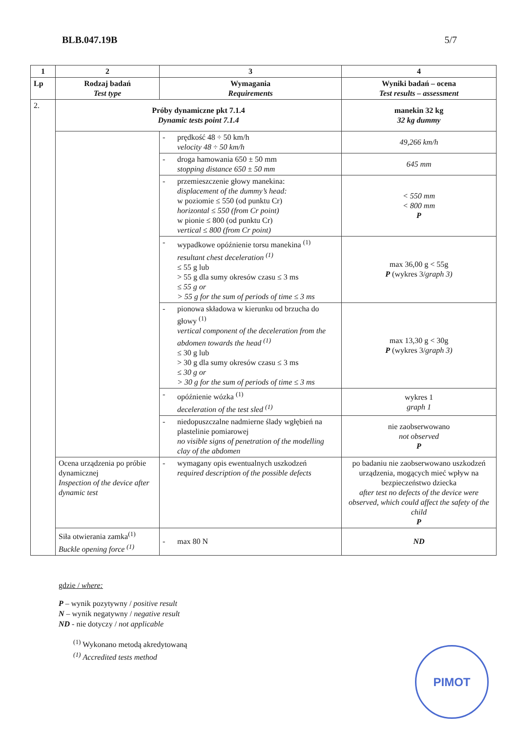BLB.047.19B 5/7
| 1 | 2 | 3 | 4 |
| --- | --- | --- | --- |
| Lp | Rodzaj badań Test type | Wymagania Requirements | Wyniki badań – ocena Test results – assessment |
| 2. | Próby dynamiczne pkt 7.1.4 Dynamic tests point 7.1.4 | | manekin 32 kg 32 kg dummy |
| | | - prędkość 48 ÷ 50 km/h velocity 48 ÷ 50 km/h | 49,266 km/h |
| | | - droga hamowania 650 ± 50 mm stopping distance 650 ± 50 mm | 645 mm |
| | | - przemieszczenie głowy manekina: displacement of the dummy’s head: w poziomie ≤ 550 (od punktu Cr) horizontal ≤ 550 (from Cr point) w pionie ≤ 800 (od punktu Cr) vertical ≤ 800 (from Cr point) | < 550 mm < 800 mm P |
| | | - wypadkowe opóźnienie torsu manekina <sup>(1)</sup> resultant chest deceleration <sup>(1)</sup> ≤ 55 g lub > 55 g dla sumy okresów czasu ≤ 3 ms ≤ 55 g or > 55 g for the sum of periods of time ≤ 3 ms | max 36,00 g < 55g P (wykres 3/ graph 3) |
| | | - pionowa składowa w kierunku od brzucha do głowy <sup>(1)</sup> vertical component of the deceleration from the abdomen towards the head <sup>(1)</sup> ≤ 30 g lub > 30 g dla sumy okresów czasu ≤ 3 ms ≤ 30 g or > 30 g for the sum of periods of time ≤ 3 ms | max 13,30 g < 30g P (wykres 3/ graph 3) |
| | | - opóźnienie wózka <sup>(1)</sup> deceleration of the test sled <sup>(1)</sup> | wykres 1 graph 1 |
| | | - niedopuszczalne nadmierne ślady wgłębień na plastelinie pomiarowej no visible signs of penetration of the modelling clay of the abdomen | nie zaobserwowano not observed P |
| | Ocena urządzenia po próbie dynamicznej Inspection of the device after dynamic test | - wymagany opis ewentualnych uszkodzeń required description of the possible defects | po badaniu nie zaobserwowano uszkodzeń urządzenia, mogących mieć wpływ na bezpieczeństwo dziecka after test no defects of the device were observed, which could affect the safety of the child P |
| | Siła otwierania zamka<sup>(1)</sup> Buckle opening force <sup>(1)</sup> | - max 80 N | ND |
gdzie / where:
P – wynik pozytywny / positive result
N – wynik negatywny / negative result
ND - nie dotyczy / not applicable
<sup>(1)</sup> Wykonano metodą akredytowaną
<sup>(1)</sup> Accredited tests method
PIMOT